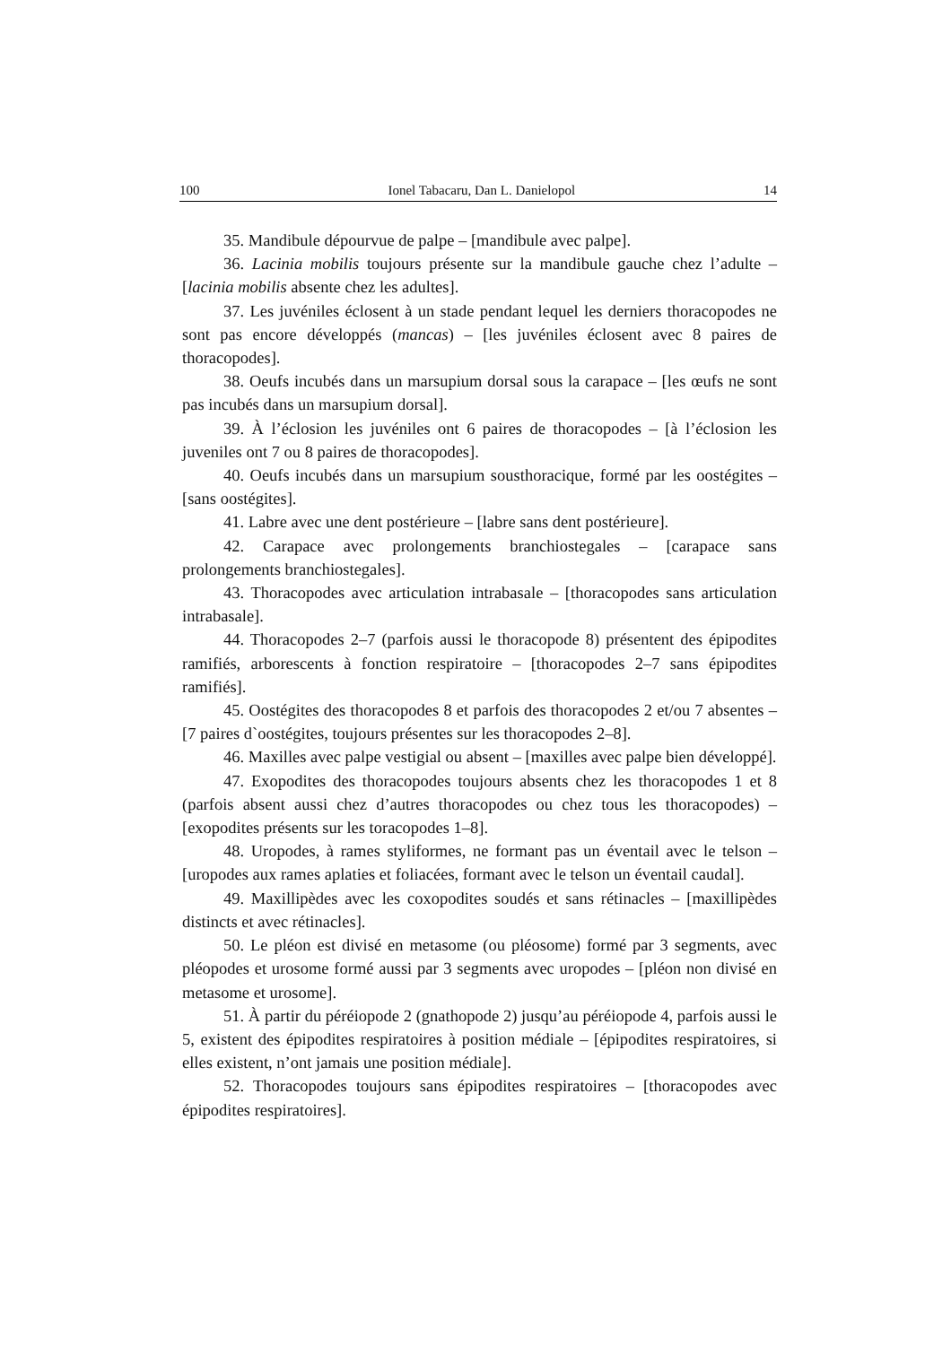100 Ionel Tabacaru, Dan L. Danielopol 14
35. Mandibule dépourvue de palpe – [mandibule avec palpe].
36. Lacinia mobilis toujours présente sur la mandibule gauche chez l’adulte – [lacinia mobilis absente chez les adultes].
37. Les juvéniles éclosent à un stade pendant lequel les derniers thoracopodes ne sont pas encore développés (mancas) – [les juvéniles éclosent avec 8 paires de thoracopodes].
38. Oeufs incubés dans un marsupium dorsal sous la carapace – [les œufs ne sont pas incubés dans un marsupium dorsal].
39. À l’éclosion les juvéniles ont 6 paires de thoracopodes – [à l’éclosion les juveniles ont 7 ou 8 paires de thoracopodes].
40. Oeufs incubés dans un marsupium sousthoracique, formé par les oostégites – [sans oostégites].
41. Labre avec une dent postérieure – [labre sans dent postérieure].
42. Carapace avec prolongements branchiostegales – [carapace sans prolongements branchiostegales].
43. Thoracopodes avec articulation intrabasale – [thoracopodes sans articulation intrabasale].
44. Thoracopodes 2–7 (parfois aussi le thoracopode 8) présentent des épipodites ramifiés, arborescents à fonction respiratoire – [thoracopodes 2–7 sans épipodites ramifiés].
45. Oostégites des thoracopodes 8 et parfois des thoracopodes 2 et/ou 7 absentes – [7 paires d`oostégites, toujours présentes sur les thoracopodes 2–8].
46. Maxilles avec palpe vestigial ou absent – [maxilles avec palpe bien développé].
47. Exopodites des thoracopodes toujours absents chez les thoracopodes 1 et 8 (parfois absent aussi chez d’autres thoracopodes ou chez tous les thoracopodes) – [exopodites présents sur les toracopodes 1–8].
48. Uropodes, à rames styliformes, ne formant pas un éventail avec le telson – [uropodes aux rames aplaties et foliacées, formant avec le telson un éventail caudal].
49. Maxillipèdes avec les coxopodites soudés et sans rétinacles – [maxillipèdes distincts et avec rétinacles].
50. Le pléon est divisé en metasome (ou pléosome) formé par 3 segments, avec pléopodes et urosome formé aussi par 3 segments avec uropodes – [pléon non divisé en metasome et urosome].
51. À partir du péréiopode 2 (gnathopode 2) jusqu’au péréiopode 4, parfois aussi le 5, existent des épipodites respiratoires à position médiale – [épipodites respiratoires, si elles existent, n’ont jamais une position médiale].
52. Thoracopodes toujours sans épipodites respiratoires – [thoracopodes avec épipodites respiratoires].